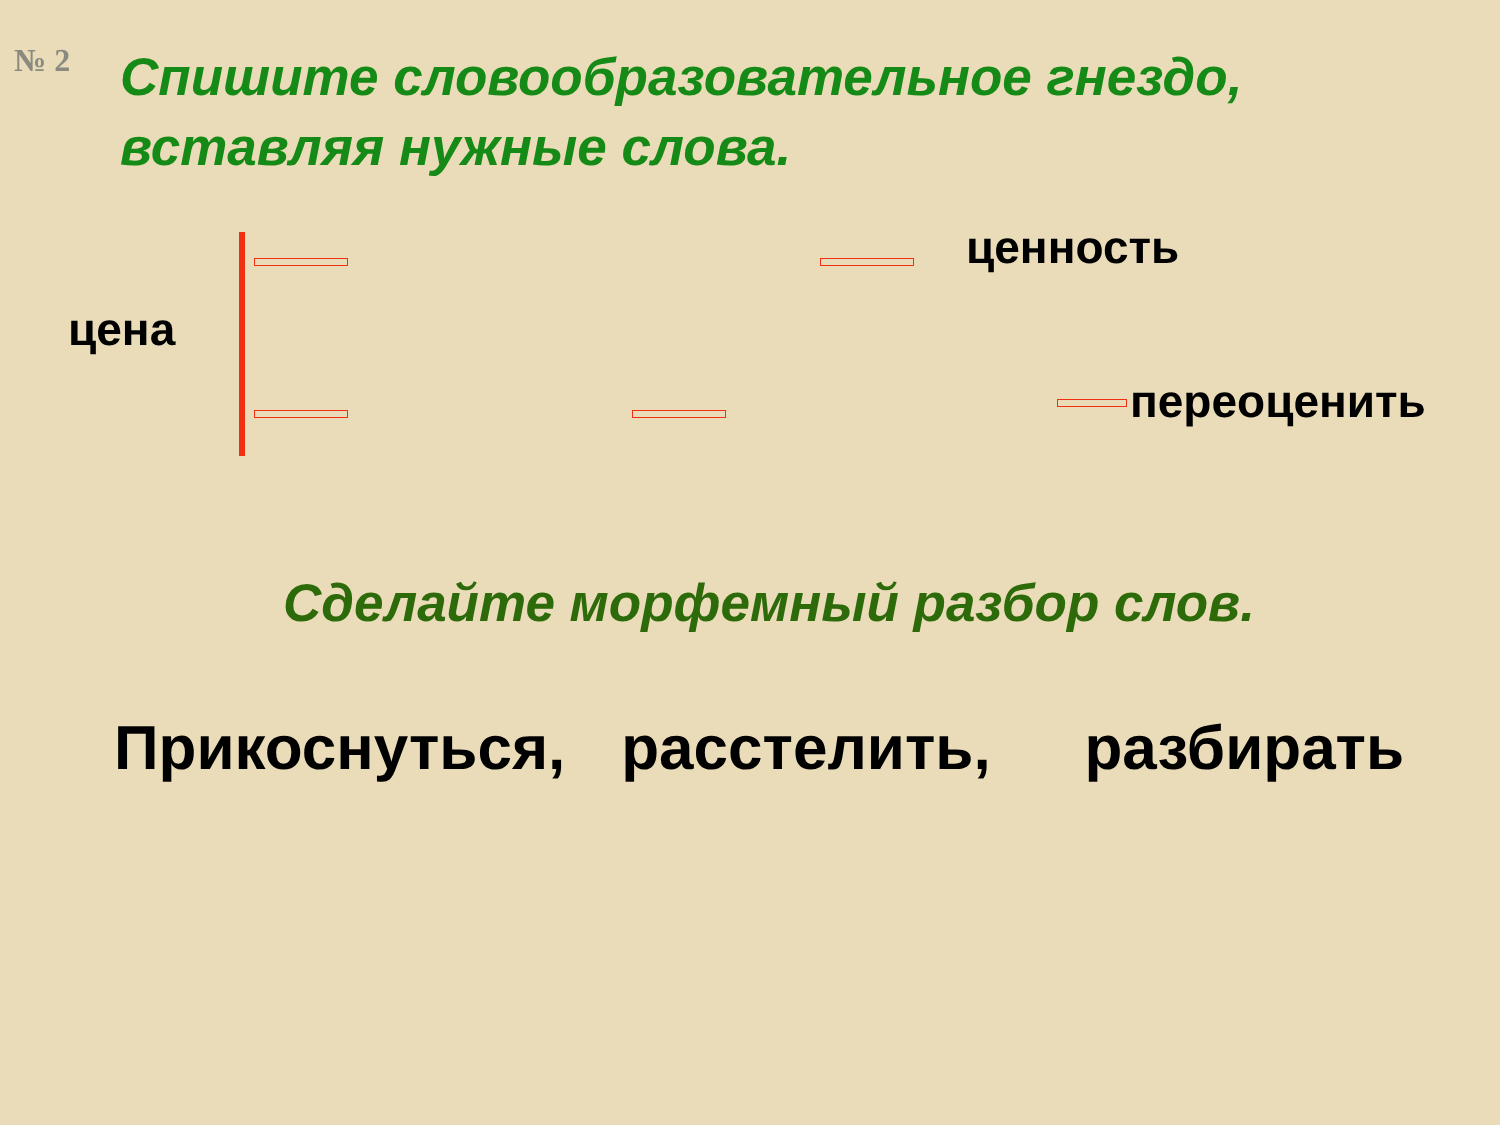№ 2
Спишите словообразовательное гнездо, вставляя нужные слова.
ценность
цена
переоценить
Сделайте морфемный разбор слов.
Прикоснуться, расстелить, разбирать